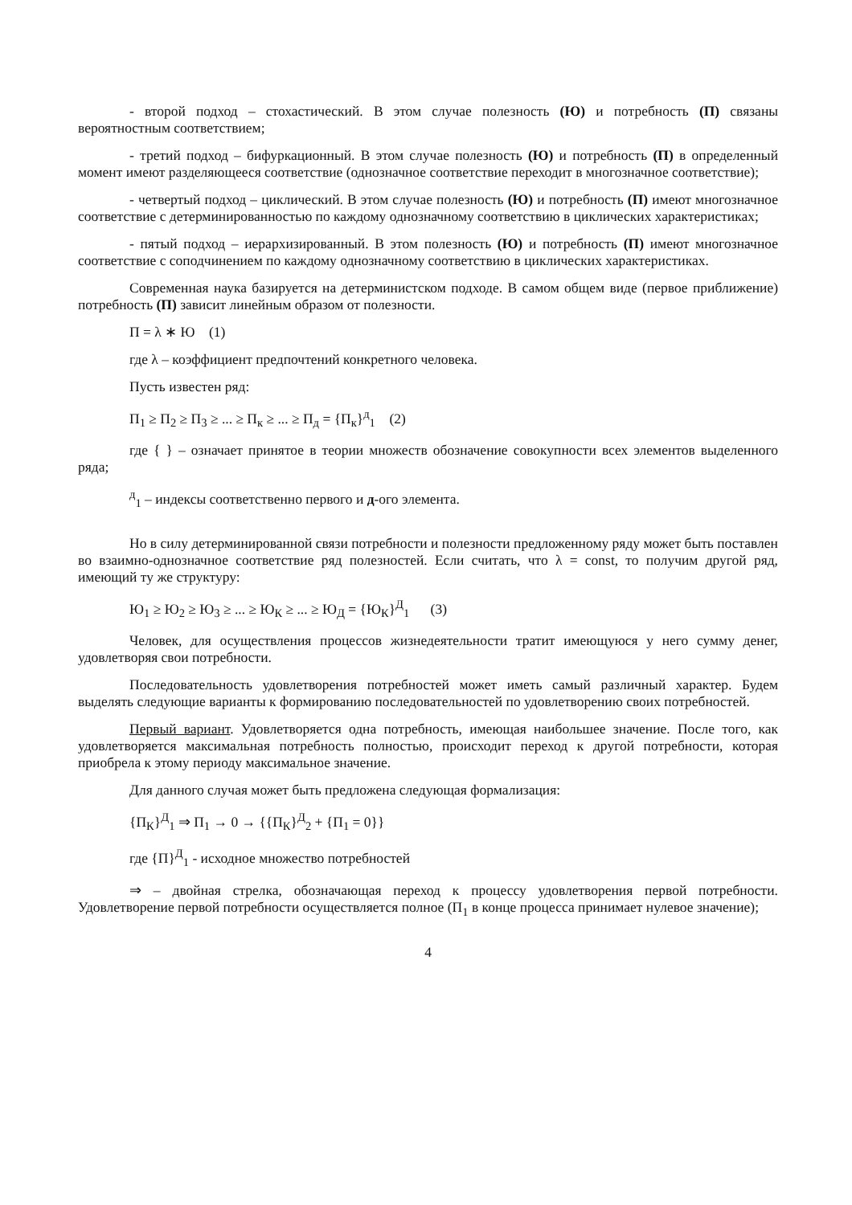- второй подход – стохастический. В этом случае полезность (Ю) и потребность (П) связаны вероятностным соответствием;
- третий подход – бифуркационный. В этом случае полезность (Ю) и потребность (П) в определенный момент имеют разделяющееся соответствие (однозначное соответствие переходит в многозначное соответствие);
- четвертый подход – циклический. В этом случае полезность (Ю) и потребность (П) имеют многозначное соответствие с детерминированностью по каждому однозначному соответствию в циклических характеристиках;
- пятый подход – иерархизированный. В этом полезность (Ю) и потребность (П) имеют многозначное соответствие с соподчинением по каждому однозначному соответствию в циклических характеристиках.
Современная наука базируется на детерминистском подходе. В самом общем виде (первое приближение) потребность (П) зависит линейным образом от полезности.
П = λ ∗ Ю (1)
где λ – коэффициент предпочтений конкретного человека.
Пусть известен ряд:
П<sub>1</sub> ≥ П<sub>2</sub> ≥ П<sub>3</sub> ≥ ... ≥ П<sub>к</sub> ≥ ... ≥ П<sub>д</sub> = {П<sub>к</sub>}<sup>д</sup><sub>1</sub> (2)
где { } – означает принятое в теории множеств обозначение совокупности всех элементов выделенного ряда;
<sup>д</sup><sub>1</sub> – индексы соответственно первого и д-ого элемента.
Но в силу детерминированной связи потребности и полезности предложенному ряду может быть поставлен во взаимно-однозначное соответствие ряд полезностей. Если считать, что λ = const, то получим другой ряд, имеющий ту же структуру:
Ю<sub>1</sub> ≥ Ю<sub>2</sub> ≥ Ю<sub>3</sub> ≥ ... ≥ Ю<sub>К</sub> ≥ ... ≥ Ю<sub>Д</sub> = {Ю<sub>К</sub>}<sup>Д</sup><sub>1</sub> (3)
Человек, для осуществления процессов жизнедеятельности тратит имеющуюся у него сумму денег, удовлетворяя свои потребности.
Последовательность удовлетворения потребностей может иметь самый различный характер. Будем выделять следующие варианты к формированию последовательностей по удовлетворению своих потребностей.
Первый вариант. Удовлетворяется одна потребность, имеющая наибольшее значение. После того, как удовлетворяется максимальная потребность полностью, происходит переход к другой потребности, которая приобрела к этому периоду максимальное значение.
Для данного случая может быть предложена следующая формализация:
{П<sub>К</sub>}<sup>Д</sup><sub>1</sub> ⇒ П<sub>1</sub> → 0 → {{П<sub>К</sub>}<sup>Д</sup><sub>2</sub> + {П<sub>1</sub> = 0}}
где {П}<sup>Д</sup><sub>1</sub> - исходное множество потребностей
⇒ – двойная стрелка, обозначающая переход к процессу удовлетворения первой потребности. Удовлетворение первой потребности осуществляется полное (П<sub>1</sub> в конце процесса принимает нулевое значение);
4